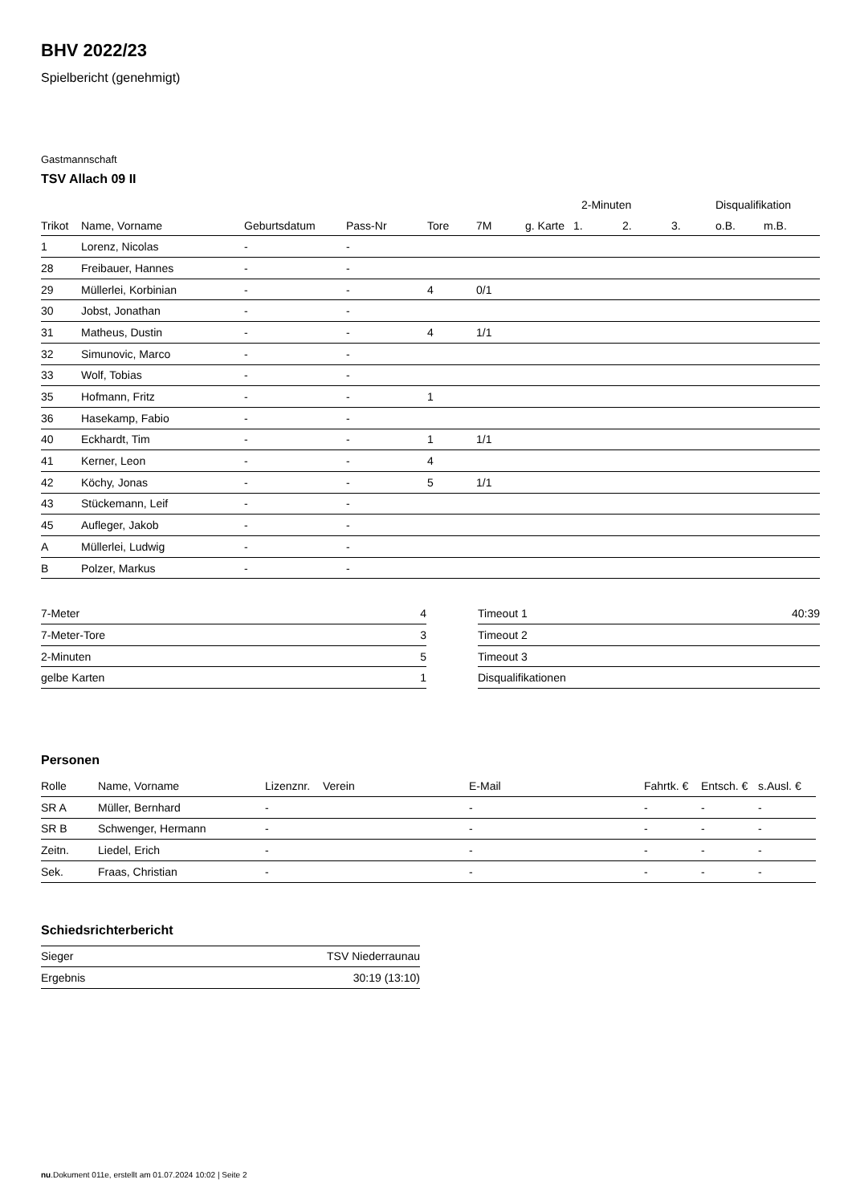BHV 2022/23
Spielbericht (genehmigt)
Gastmannschaft
TSV Allach 09 II
| | | | | | | | 2-Minuten | | | Disqualifikation | |
| --- | --- | --- | --- | --- | --- | --- | --- | --- | --- | --- | --- |
| Trikot | Name, Vorname | Geburtsdatum | Pass-Nr | Tore | 7M | g. Karte | 1. | 2. | 3. | o.B. | m.B. |
| 1 | Lorenz, Nicolas | - | - | | | | | | | | |
| 28 | Freibauer, Hannes | - | - | | | | | | | | |
| 29 | Müllerlei, Korbinian | - | - | 4 | 0/1 | | | | | | |
| 30 | Jobst, Jonathan | - | - | | | | | | | | |
| 31 | Matheus, Dustin | - | - | 4 | 1/1 | | | | | | |
| 32 | Simunovic, Marco | - | - | | | | | | | | |
| 33 | Wolf, Tobias | - | - | | | | | | | | |
| 35 | Hofmann, Fritz | - | - | 1 | | | | | | | |
| 36 | Hasekamp, Fabio | - | - | | | | | | | | |
| 40 | Eckhardt, Tim | - | - | 1 | 1/1 | | | | | | |
| 41 | Kerner, Leon | - | - | 4 | | | | | | | |
| 42 | Köchy, Jonas | - | - | 5 | 1/1 | | | | | | |
| 43 | Stückemann, Leif | - | - | | | | | | | | |
| 45 | Aufleger, Jakob | - | - | | | | | | | | |
| A | Müllerlei, Ludwig | - | - | | | | | | | | |
| B | Polzer, Markus | - | - | | | | | | | | |
| 7-Meter | 4 |
| 7-Meter-Tore | 3 |
| 2-Minuten | 5 |
| gelbe Karten | 1 |
| Timeout 1 | 40:39 |
| Timeout 2 | |
| Timeout 3 | |
| Disqualifikationen | |
Personen
| Rolle | Name, Vorname | Lizenznr. | Verein | E-Mail | Fahrtk. € | Entsch. € | s.Ausl. € |
| --- | --- | --- | --- | --- | --- | --- | --- |
| SR A | Müller, Bernhard | - | | - | - | - | - |
| SR B | Schwenger, Hermann | - | | - | - | - | - |
| Zeitn. | Liedel, Erich | - | | - | - | - | - |
| Sek. | Fraas, Christian | - | | - | - | - | - |
Schiedsrichterbericht
| Sieger | TSV Niederraunau |
| Ergebnis | 30:19 (13:10) |
nu.Dokument 011e, erstellt am 01.07.2024 10:02 | Seite 2